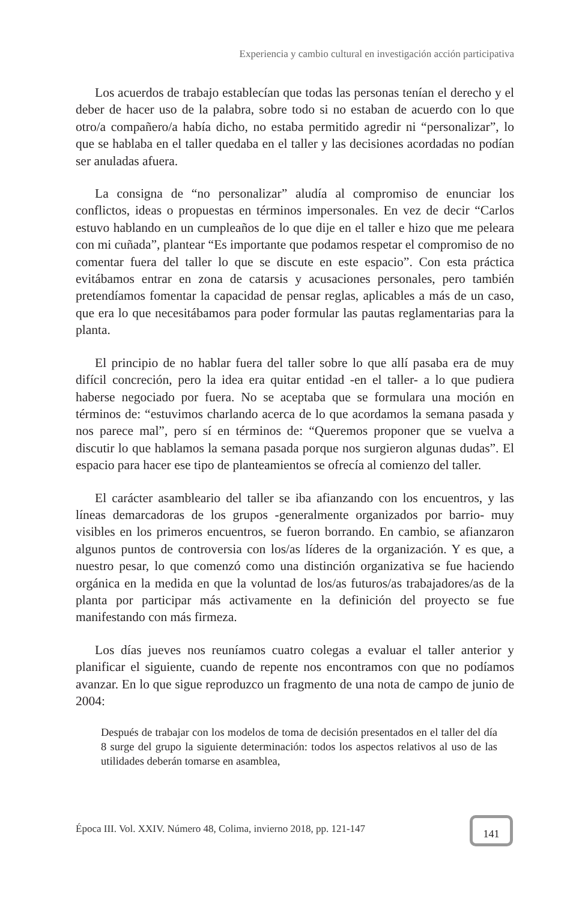Experiencia y cambio cultural en investigación acción participativa
Los acuerdos de trabajo establecían que todas las personas tenían el derecho y el deber de hacer uso de la palabra, sobre todo si no estaban de acuerdo con lo que otro/a compañero/a había dicho, no estaba permitido agredir ni “personalizar”, lo que se hablaba en el taller quedaba en el taller y las decisiones acordadas no podían ser anuladas afuera.
La consigna de “no personalizar” aludía al compromiso de enunciar los conflictos, ideas o propuestas en términos impersonales. En vez de decir “Carlos estuvo hablando en un cumpleaños de lo que dije en el taller e hizo que me peleara con mi cuñada”, plantear “Es importante que podamos respetar el compromiso de no comentar fuera del taller lo que se discute en este espacio”. Con esta práctica evitábamos entrar en zona de catarsis y acusaciones personales, pero también pretendíamos fomentar la capacidad de pensar reglas, aplicables a más de un caso, que era lo que necesitábamos para poder formular las pautas reglamentarias para la planta.
El principio de no hablar fuera del taller sobre lo que allí pasaba era de muy difícil concreción, pero la idea era quitar entidad -en el taller- a lo que pudiera haberse negociado por fuera. No se aceptaba que se formulara una moción en términos de: “estuvimos charlando acerca de lo que acordamos la semana pasada y nos parece mal”, pero sí en términos de: “Queremos proponer que se vuelva a discutir lo que hablamos la semana pasada porque nos surgieron algunas dudas”. El espacio para hacer ese tipo de planteamientos se ofrecía al comienzo del taller.
El carácter asambleario del taller se iba afianzando con los encuentros, y las líneas demarcadoras de los grupos -generalmente organizados por barrio- muy visibles en los primeros encuentros, se fueron borrando. En cambio, se afianzaron algunos puntos de controversia con los/as líderes de la organización. Y es que, a nuestro pesar, lo que comenzó como una distinción organizativa se fue haciendo orgánica en la medida en que la voluntad de los/as futuros/as trabajadores/as de la planta por participar más activamente en la definición del proyecto se fue manifestando con más firmeza.
Los días jueves nos reuníamos cuatro colegas a evaluar el taller anterior y planificar el siguiente, cuando de repente nos encontramos con que no podíamos avanzar. En lo que sigue reproduzco un fragmento de una nota de campo de junio de 2004:
Después de trabajar con los modelos de toma de decisión presentados en el taller del día 8 surge del grupo la siguiente determinación: todos los aspectos relativos al uso de las utilidades deberán tomarse en asamblea,
Época III. Vol. XXIV. Número 48, Colima, invierno 2018, pp. 121-147
141